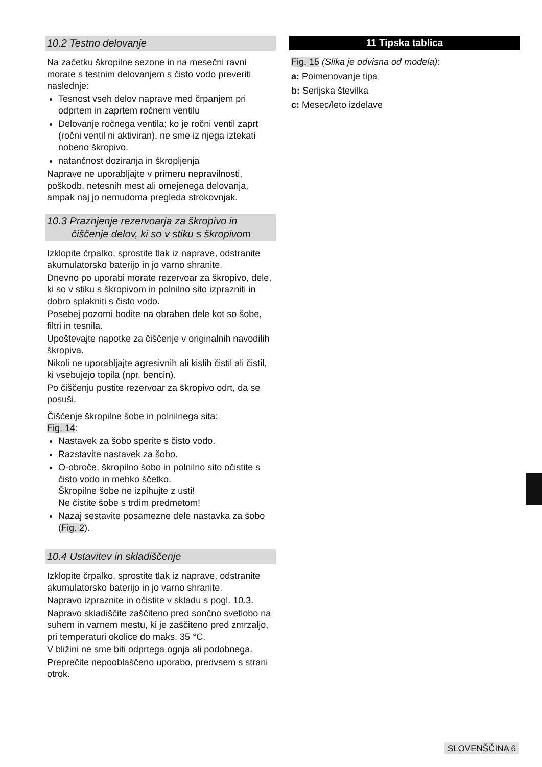10.2 Testno delovanje
Na začetku škropilne sezone in na mesečni ravni morate s testnim delovanjem s čisto vodo preveriti naslednje:
Tesnost vseh delov naprave med črpanjem pri odprtem in zaprtem ročnem ventilu
Delovanje ročnega ventila; ko je ročni ventil zaprt (ročni ventil ni aktiviran), ne sme iz njega iztekati nobeno škropivo.
natančnost doziranja in škropljenja
Naprave ne uporabljajte v primeru nepravilnosti, poškodb, netesnih mest ali omejenega delovanja, ampak naj jo nemudoma pregleda strokovnjak.
10.3 Praznjenje rezervoarja za škropivo in čiščenje delov, ki so v stiku s škropivom
Izklopite črpalko, sprostite tlak iz naprave, odstranite akumulatorsko baterijo in jo varno shranite.
Dnevno po uporabi morate rezervoar za škropivo, dele, ki so v stiku s škropivom in polnilno sito izprazniti in dobro splakniti s čisto vodo.
Posebej pozorni bodite na obraben dele kot so šobe, filtri in tesnila.
Upoštevajte napotke za čiščenje v originalnih navodilih škropiva.
Nikoli ne uporabljajte agresivnih ali kislih čistil ali čistil, ki vsebujejo topila (npr. bencin).
Po čiščenju pustite rezervoar za škropivo odrt, da se posuši.
Čiščenje škropilne šobe in polnilnega sita:
Fig. 14:
Nastavek za šobo sperite s čisto vodo.
Razstavite nastavek za šobo.
O-obroče, škropilno šobo in polnilno sito očistite s čisto vodo in mehko ščetko.
Škropilne šobe ne izpihujte z usti!
Ne čistite šobe s trdim predmetom!
Nazaj sestavite posamezne dele nastavka za šobo (Fig. 2).
10.4 Ustavitev in skladiščenje
Izklopite črpalko, sprostite tlak iz naprave, odstranite akumulatorsko baterijo in jo varno shranite.
Napravo izpraznite in očistite v skladu s pogl. 10.3.
Napravo skladiščite zaščiteno pred sončno svetlobo na suhem in varnem mestu, ki je zaščiteno pred zmrzaljo, pri temperaturi okolice do maks. 35 °C.
V bližini ne sme biti odprtega ognja ali podobnega.
Preprečite nepooblaščeno uporabo, predvsem s strani otrok.
11 Tipska tablica
Fig. 15 (Slika je odvisna od modela):
a: Poimenovanje tipa
b: Serijska številka
c: Mesec/leto izdelave
SLOVENŠČINA 6